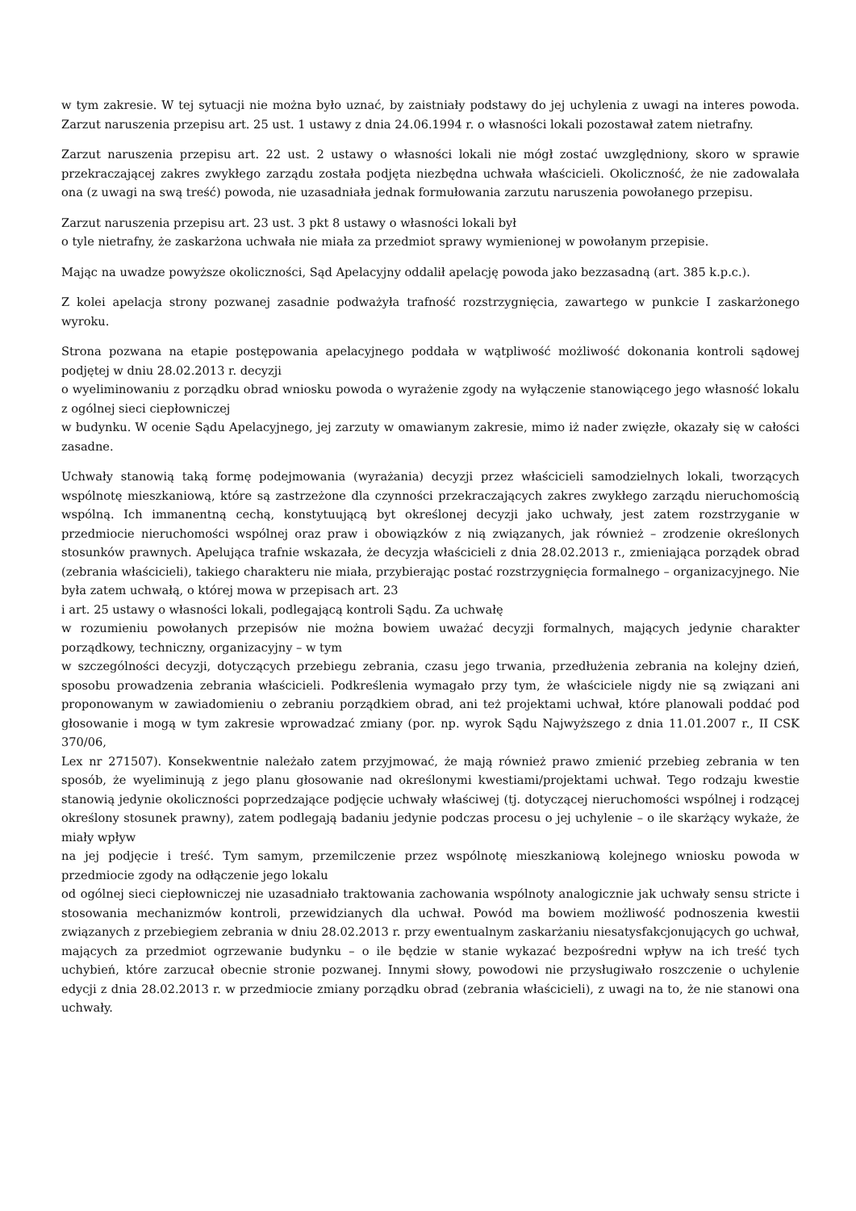w tym zakresie. W tej sytuacji nie można było uznać, by zaistniały podstawy do jej uchylenia z uwagi na interes powoda. Zarzut naruszenia przepisu art. 25 ust. 1 ustawy z dnia 24.06.1994 r. o własności lokali pozostawał zatem nietrafny.
Zarzut naruszenia przepisu art. 22 ust. 2 ustawy o własności lokali nie mógł zostać uwzględniony, skoro w sprawie przekraczającej zakres zwykłego zarządu została podjęta niezbędna uchwała właścicieli. Okoliczność, że nie zadowalała ona (z uwagi na swą treść) powoda, nie uzasadniała jednak formułowania zarzutu naruszenia powołanego przepisu.
Zarzut naruszenia przepisu art. 23 ust. 3 pkt 8 ustawy o własności lokali był
o tyle nietrafny, że zaskarżona uchwała nie miała za przedmiot sprawy wymienionej w powołanym przepisie.
Mając na uwadze powyższe okoliczności, Sąd Apelacyjny oddalił apelację powoda jako bezzasadną (art. 385 k.p.c.).
Z kolei apelacja strony pozwanej zasadnie podważyła trafność rozstrzygnięcia, zawartego w punkcie I zaskarżonego wyroku.
Strona pozwana na etapie postępowania apelacyjnego poddała w wątpliwość możliwość dokonania kontroli sądowej podjętej w dniu 28.02.2013 r. decyzji
o wyeliminowaniu z porządku obrad wniosku powoda o wyrażenie zgody na wyłączenie stanowiącego jego własność lokalu z ogólnej sieci ciepłowniczej
w budynku. W ocenie Sądu Apelacyjnego, jej zarzuty w omawianym zakresie, mimo iż nader zwięzłe, okazały się w całości zasadne.
Uchwały stanowią taką formę podejmowania (wyrażania) decyzji przez właścicieli samodzielnych lokali, tworzących wspólnotę mieszkaniową, które są zastrzeżone dla czynności przekraczających zakres zwykłego zarządu nieruchomością wspólną. Ich immanentną cechą, konstytuującą byt określonej decyzji jako uchwały, jest zatem rozstrzyganie w przedmiocie nieruchomości wspólnej oraz praw i obowiązków z nią związanych, jak również – zrodzenie określonych stosunków prawnych. Apelująca trafnie wskazała, że decyzja właścicieli z dnia 28.02.2013 r., zmieniająca porządek obrad (zebrania właścicieli), takiego charakteru nie miała, przybierając postać rozstrzygnięcia formalnego – organizacyjnego. Nie była zatem uchwałą, o której mowa w przepisach art. 23
i art. 25 ustawy o własności lokali, podlegającą kontroli Sądu. Za uchwałę
w rozumieniu powołanych przepisów nie można bowiem uważać decyzji formalnych, mających jedynie charakter porządkowy, techniczny, organizacyjny – w tym
w szczególności decyzji, dotyczących przebiegu zebrania, czasu jego trwania, przedłużenia zebrania na kolejny dzień, sposobu prowadzenia zebrania właścicieli. Podkreślenia wymagało przy tym, że właściciele nigdy nie są związani ani proponowanym w zawiadomieniu o zebraniu porządkiem obrad, ani też projektami uchwał, które planowali poddać pod głosowanie i mogą w tym zakresie wprowadzać zmiany (por. np. wyrok Sądu Najwyższego z dnia 11.01.2007 r., II CSK 370/06,
Lex nr 271507). Konsekwentnie należało zatem przyjmować, że mają również prawo zmienić przebieg zebrania w ten sposób, że wyeliminują z jego planu głosowanie nad określonymi kwestiami/projektami uchwał. Tego rodzaju kwestie stanowią jedynie okoliczności poprzedzające podjęcie uchwały właściwej (tj. dotyczącej nieruchomości wspólnej i rodzącej określony stosunek prawny), zatem podlegają badaniu jedynie podczas procesu o jej uchylenie – o ile skarżący wykaże, że miały wpływ
na jej podjęcie i treść. Tym samym, przemilczenie przez wspólnotę mieszkaniową kolejnego wniosku powoda w przedmiocie zgody na odłączenie jego lokalu
od ogólnej sieci ciepłowniczej nie uzasadniało traktowania zachowania wspólnoty analogicznie jak uchwały sensu stricte i stosowania mechanizmów kontroli, przewidzianych dla uchwał. Powód ma bowiem możliwość podnoszenia kwestii związanych z przebiegiem zebrania w dniu 28.02.2013 r. przy ewentualnym zaskarżaniu niesatysfakcjonujących go uchwał, mających za przedmiot ogrzewanie budynku – o ile będzie w stanie wykazać bezpośredni wpływ na ich treść tych uchybień, które zarzucał obecnie stronie pozwanej. Innymi słowy, powodowi nie przysługiwało roszczenie o uchylenie edycji z dnia 28.02.2013 r. w przedmiocie zmiany porządku obrad (zebrania właścicieli), z uwagi na to, że nie stanowi ona uchwały.